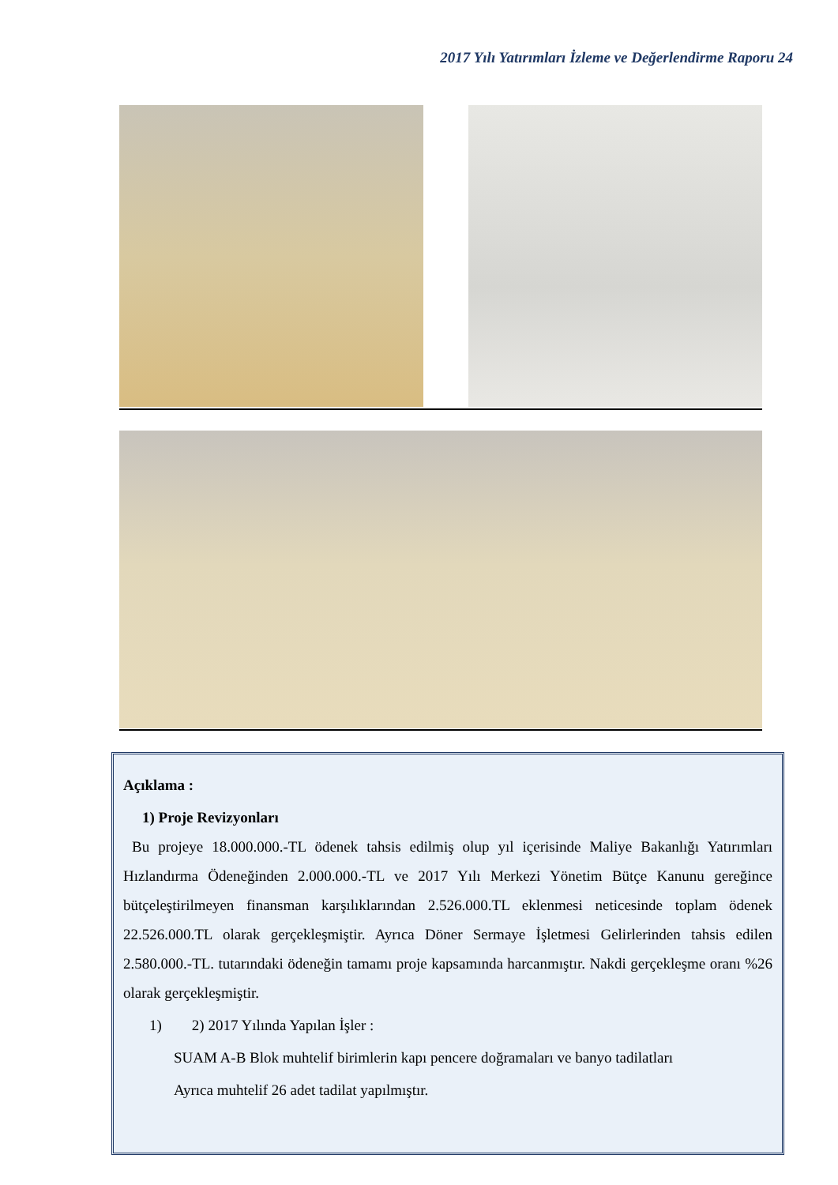2017 Yılı Yatırımları İzleme ve Değerlendirme Raporu 24
Açıklama :
1) Proje Revizyonları
Bu projeye 18.000.000.-TL ödenek tahsis edilmiş olup yıl içerisinde Maliye Bakanlığı Yatırımları Hızlandırma Ödeneğinden 2.000.000.-TL ve 2017 Yılı Merkezi Yönetim Bütçe Kanunu gereğince bütçeleştirilmeyen finansman karşılıklarından 2.526.000.TL eklenmesi neticesinde toplam ödenek 22.526.000.TL olarak gerçekleşmiştir. Ayrıca Döner Sermaye İşletmesi Gelirlerinden tahsis edilen 2.580.000.-TL. tutarındaki ödeneğin tamamı proje kapsamında harcanmıştır. Nakdi gerçekleşme oranı %26 olarak gerçekleşmiştir.
1) 2) 2017 Yılında Yapılan İşler :
SUAM A-B Blok muhtelif birimlerin kapı pencere doğramaları ve banyo tadilatları
Ayrıca muhtelif 26 adet tadilat yapılmıştır.